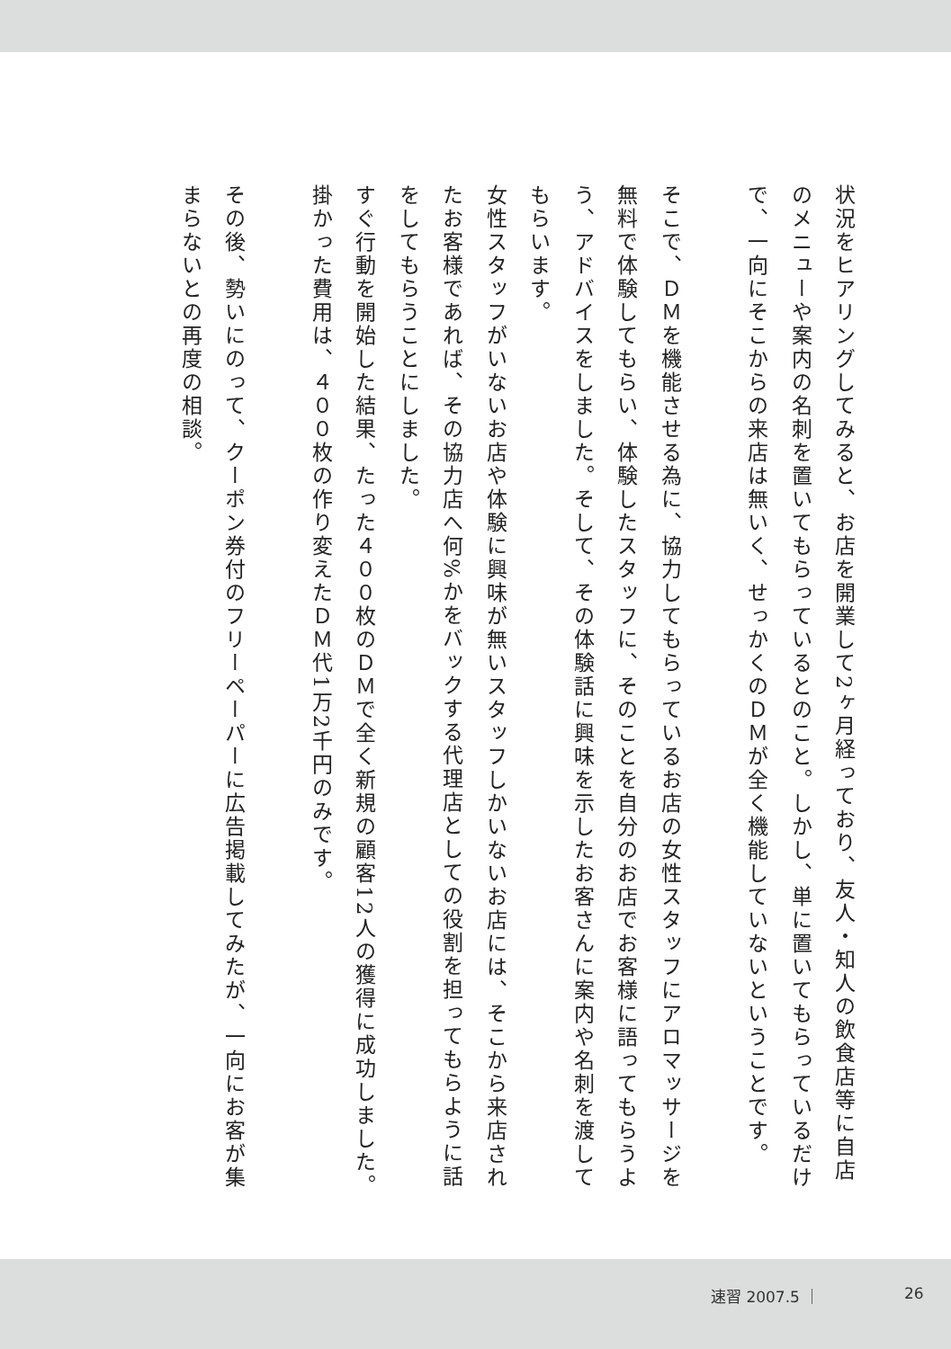状況をヒアリングしてみると、お店を開業して2ヶ月経っており、友人・知人の飲食店等に自店のメニューや案内の名刺を置いてもらっているとのこと。しかし、単に置いてもらっているだけで、一向にそこからの来店は無いく、せっかくのＤＭが全く機能していないということです。
そこで、ＤＭを機能させる為に、協力してもらっているお店の女性スタッフにアロマッサージを無料で体験してもらい、体験したスタッフに、そのことを自分のお店でお客様に語ってもらうよう、アドバイスをしました。そして、その体験話に興味を示したお客さんに案内や名刺を渡してもらいます。
女性スタッフがいないお店や体験に興味が無いスタッフしかいないお店には、そこから来店されたお客様であれば、その協力店へ何%かをバックする代理店としての役割を担ってもらように話をしてもらうことにしました。
すぐ行動を開始した結果、たった４００枚のＤＭで全く新規の顧客12人の獲得に成功しました。掛かった費用は、４００枚の作り変えたＤＭ代1万2千円のみです。
その後、勢いにのって、クーポン券付のフリーペーパーに広告掲載してみたが、一向にお客が集まらないとの再度の相談。
速習 2007.5 ｜ 26